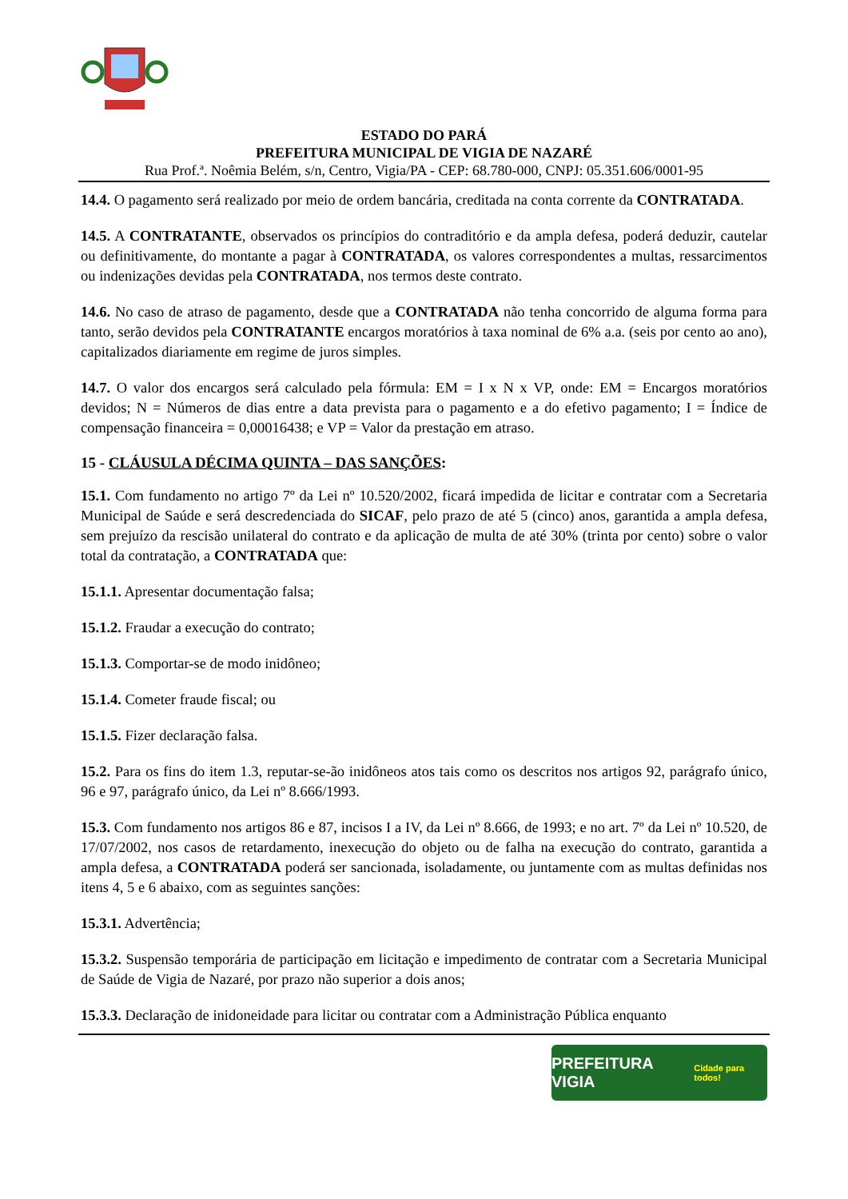ESTADO DO PARÁ
PREFEITURA MUNICIPAL DE VIGIA DE NAZARÉ
Rua Prof.ª. Noêmia Belém, s/n, Centro, Vigia/PA - CEP: 68.780-000, CNPJ: 05.351.606/0001-95
14.4. O pagamento será realizado por meio de ordem bancária, creditada na conta corrente da CONTRATADA.
14.5. A CONTRATANTE, observados os princípios do contraditório e da ampla defesa, poderá deduzir, cautelar ou definitivamente, do montante a pagar à CONTRATADA, os valores correspondentes a multas, ressarcimentos ou indenizações devidas pela CONTRATADA, nos termos deste contrato.
14.6. No caso de atraso de pagamento, desde que a CONTRATADA não tenha concorrido de alguma forma para tanto, serão devidos pela CONTRATANTE encargos moratórios à taxa nominal de 6% a.a. (seis por cento ao ano), capitalizados diariamente em regime de juros simples.
14.7. O valor dos encargos será calculado pela fórmula: EM = I x N x VP, onde: EM = Encargos moratórios devidos; N = Números de dias entre a data prevista para o pagamento e a do efetivo pagamento; I = Índice de compensação financeira = 0,00016438; e VP = Valor da prestação em atraso.
15 - CLÁUSULA DÉCIMA QUINTA – DAS SANÇÕES:
15.1. Com fundamento no artigo 7º da Lei nº 10.520/2002, ficará impedida de licitar e contratar com a Secretaria Municipal de Saúde e será descredenciada do SICAF, pelo prazo de até 5 (cinco) anos, garantida a ampla defesa, sem prejuízo da rescisão unilateral do contrato e da aplicação de multa de até 30% (trinta por cento) sobre o valor total da contratação, a CONTRATADA que:
15.1.1. Apresentar documentação falsa;
15.1.2. Fraudar a execução do contrato;
15.1.3. Comportar-se de modo inidôneo;
15.1.4. Cometer fraude fiscal; ou
15.1.5. Fizer declaração falsa.
15.2. Para os fins do item 1.3, reputar-se-ão inidôneos atos tais como os descritos nos artigos 92, parágrafo único, 96 e 97, parágrafo único, da Lei nº 8.666/1993.
15.3. Com fundamento nos artigos 86 e 87, incisos I a IV, da Lei nº 8.666, de 1993; e no art. 7º da Lei nº 10.520, de 17/07/2002, nos casos de retardamento, inexecução do objeto ou de falha na execução do contrato, garantida a ampla defesa, a CONTRATADA poderá ser sancionada, isoladamente, ou juntamente com as multas definidas nos itens 4, 5 e 6 abaixo, com as seguintes sanções:
15.3.1. Advertência;
15.3.2. Suspensão temporária de participação em licitação e impedimento de contratar com a Secretaria Municipal de Saúde de Vigia de Nazaré, por prazo não superior a dois anos;
15.3.3. Declaração de inidoneidade para licitar ou contratar com a Administração Pública enquanto
PREFEITURA VIGIA Cidade para todos!